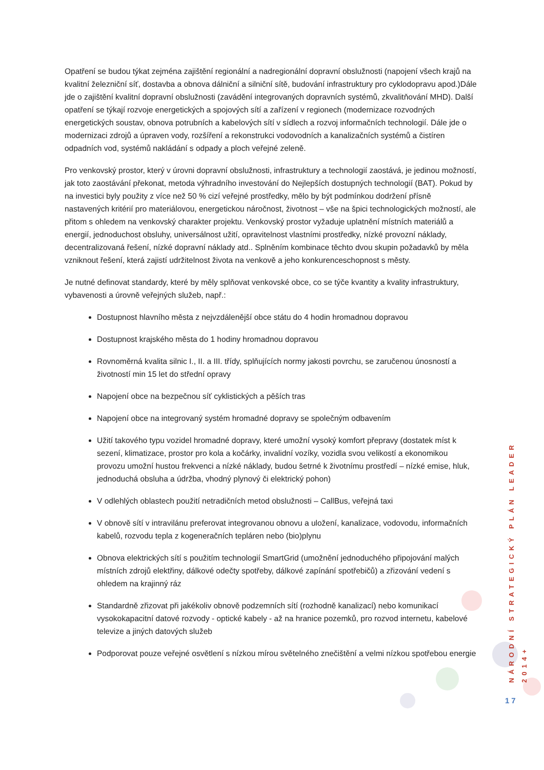Opatření se budou týkat zejména zajištění regionální a nadregionální dopravní obslužnosti (napojení všech krajů na kvalitní železniční síť, dostavba a obnova dálniční a silniční sítě, budování infrastruktury pro cyklodopravu apod.)Dále jde o zajištění kvalitní dopravní obslužnosti (zavádění integrovaných dopravních systémů, zkvalitňování MHD). Další opatření se týkají rozvoje energetických a spojových sítí a zařízení v regionech (modernizace rozvodných energetických soustav, obnova potrubních a kabelových sítí v sídlech a rozvoj informačních technologií. Dále jde o modernizaci zdrojů a úpraven vody, rozšíření a rekonstrukci vodovodních a kanalizačních systémů a čistíren odpadních vod, systémů nakládání s odpady a ploch veřejné zeleně.
Pro venkovský prostor, který v úrovni dopravní obslužnosti, infrastruktury a technologií zaostává, je jedinou možností, jak toto zaostávání překonat, metoda výhradního investování do Nejlepších dostupných technologií (BAT). Pokud by na investici byly použity z více než 50 % cizí veřejné prostředky, mělo by být podmínkou dodržení přísně nastavených kritérií pro materiálovou, energetickou náročnost, životnost – vše na špici technologických možností, ale přitom s ohledem na venkovský charakter projektu. Venkovský prostor vyžaduje uplatnění místních materiálů a energií, jednoduchost obsluhy, universálnost užití, opravitelnost vlastními prostředky, nízké provozní náklady, decentralizovaná řešení, nízké dopravní náklady atd.. Splněním kombinace těchto dvou skupin požadavků by měla vzniknout řešení, která zajistí udržitelnost života na venkově a jeho konkurenceschopnost s městy.
Je nutné definovat standardy, které by měly splňovat venkovské obce, co se týče kvantity a kvality infrastruktury, vybavenosti a úrovně veřejných služeb, např.:
Dostupnost hlavního města z nejvzdálenější obce státu do 4 hodin hromadnou dopravou
Dostupnost krajského města do 1 hodiny hromadnou dopravou
Rovnoměrná kvalita silnic I., II. a III. třídy, splňujících normy jakosti povrchu, se zaručenou únosností a životností min 15 let do střední opravy
Napojení obce na bezpečnou síť cyklistických a pěších tras
Napojení obce na integrovaný systém hromadné dopravy se společným odbavením
Užití takového typu vozidel hromadné dopravy, které umožní vysoký komfort přepravy (dostatek míst k sezení, klimatizace, prostor pro kola a kočárky, invalidní vozíky, vozidla svou velikostí a ekonomikou provozu umožní hustou frekvenci a nízké náklady, budou šetrné k životnímu prostředí – nízké emise, hluk, jednoduchá obsluha a údržba, vhodný plynový či elektrický pohon)
V odlehlých oblastech použití netradičních metod obslužnosti – CallBus, veřejná taxi
V obnově sítí v intravilánu preferovat integrovanou obnovu a uložení, kanalizace, vodovodu, informačních kabelů, rozvodu tepla z kogeneračních tepláren nebo (bio)plynu
Obnova elektrických sítí s použitím technologií SmartGrid (umožnění jednoduchého připojování malých místních zdrojů elektřiny, dálkové odečty spotřeby, dálkové zapínání spotřebičů) a zřizování vedení s ohledem na krajinný ráz
Standardně zřizovat při jakékoliv obnově podzemních sítí (rozhodně kanalizací) nebo komunikací vysokokapacitní datové rozvody - optické kabely - až na hranice pozemků, pro rozvod internetu, kabelové televize a jiných datových služeb
Podporovat pouze veřejné osvětlení s nízkou mírou světelného znečištění a velmi nízkou spotřebou energie
NÁRODNÍ STRATEGICKÝ PLÁN LEADER 2014+
17